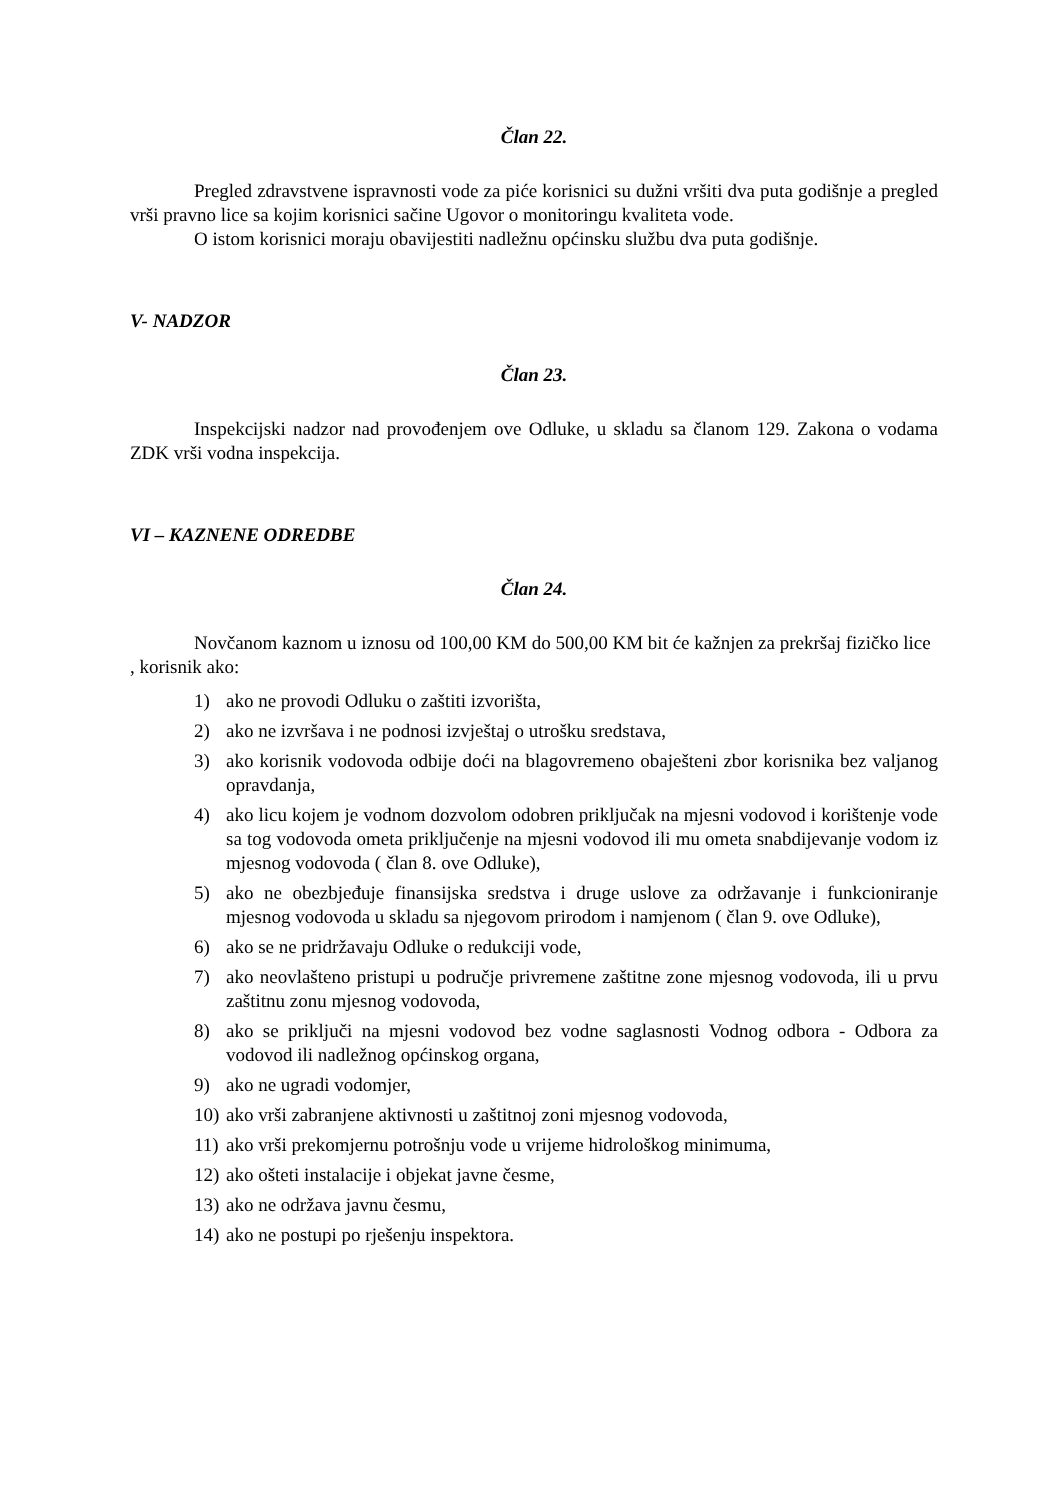Član 22.
Pregled zdravstvene ispravnosti vode za piće korisnici su dužni vršiti dva puta godišnje a pregled vrši pravno lice sa kojim korisnici sačine Ugovor o monitoringu kvaliteta vode.
O istom korisnici moraju obavijestiti nadležnu općinsku službu dva puta godišnje.
V- NADZOR
Član 23.
Inspekcijski nadzor nad provođenjem ove Odluke, u skladu sa članom 129. Zakona o vodama ZDK vrši vodna inspekcija.
VI – KAZNENE ODREDBE
Član 24.
Novčanom kaznom u iznosu od 100,00 KM do 500,00 KM bit će kažnjen za prekršaj fizičko lice , korisnik ako:
1) ako ne provodi Odluku o zaštiti izvorišta,
2) ako ne izvršava i ne podnosi izvještaj o utrošku sredstava,
3) ako korisnik vodovoda odbije doći na blagovremeno obaješteni zbor korisnika bez valjanog opravdanja,
4) ako licu kojem je vodnom dozvolom odobren priključak na mjesni vodovod i korištenje vode sa tog vodovoda ometa priključenje na mjesni vodovod ili mu ometa snabdijevanje vodom iz mjesnog vodovoda ( član 8. ove Odluke),
5) ako ne obezbjeđuje finansijska sredstva i druge uslove za održavanje i funkcioniranje mjesnog vodovoda u skladu sa njegovom prirodom i namjenom ( član 9. ove Odluke),
6) ako se ne pridržavaju Odluke o redukciji vode,
7) ako neovlašteno pristupi u područje privremene zaštitne zone mjesnog vodovoda, ili u prvu zaštitnu zonu mjesnog vodovoda,
8) ako se priključi na mjesni vodovod bez vodne saglasnosti Vodnog odbora - Odbora za vodovod ili nadležnog općinskog organa,
9) ako ne ugradi vodomjer,
10) ako vrši zabranjene aktivnosti u zaštitnoj zoni mjesnog vodovoda,
11) ako vrši prekomjernu potrošnju vode u vrijeme hidrološkog minimuma,
12) ako ošteti instalacije i objekat javne česme,
13) ako ne održava javnu česmu,
14) ako ne postupi po rješenju inspektora.